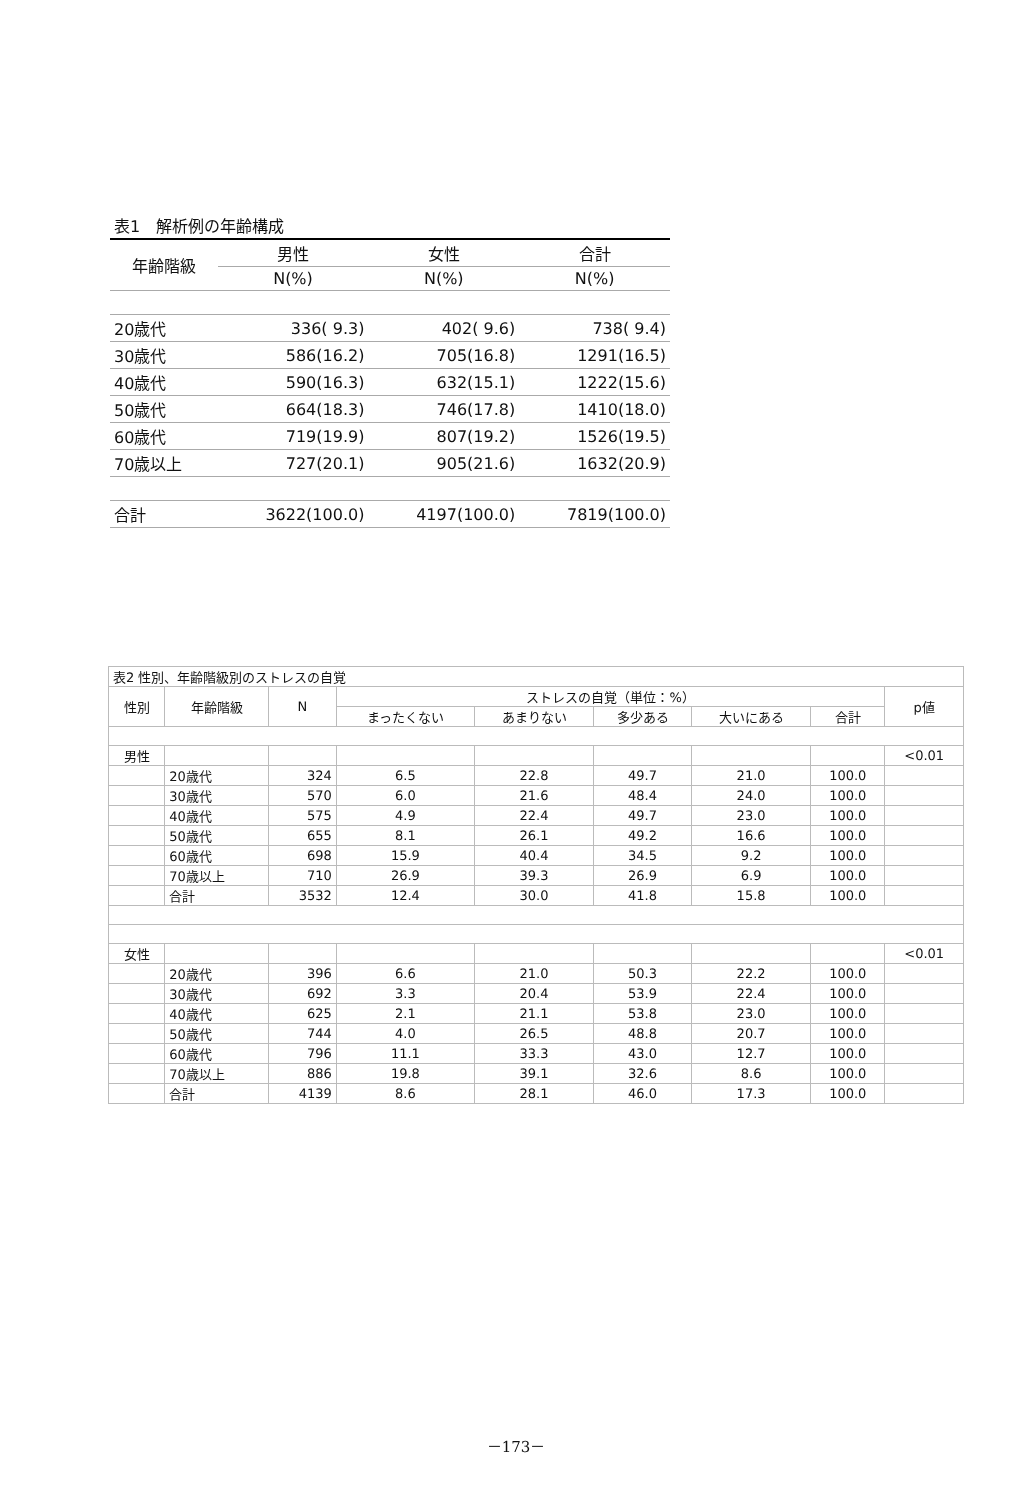| 表1 解析例の年齢構成 | | | |
| 年齢階級 | 男性 | 女性 | 合計 |
| | N(%) | N(%) | N(%) |
| 20歳代 | 336( 9.3) | 402( 9.6) | 738( 9.4) |
| 30歳代 | 586(16.2) | 705(16.8) | 1291(16.5) |
| 40歳代 | 590(16.3) | 632(15.1) | 1222(15.6) |
| 50歳代 | 664(18.3) | 746(17.8) | 1410(18.0) |
| 60歳代 | 719(19.9) | 807(19.2) | 1526(19.5) |
| 70歳以上 | 727(20.1) | 905(21.6) | 1632(20.9) |
| 合計 | 3622(100.0) | 4197(100.0) | 7819(100.0) |
| 表2 性別、年齢階級別のストレスの自覚 | | | | | | | | |
| 性別 | 年齢階級 | N | ストレスの自覚（単位：%） | | | | | p値 |
| | | | まったくない | あまりない | 多少ある | 大いにある | 合計 | |
| 男性 | | | | | | | | <0.01 |
| | 20歳代 | 324 | 6.5 | 22.8 | 49.7 | 21.0 | 100.0 | |
| | 30歳代 | 570 | 6.0 | 21.6 | 48.4 | 24.0 | 100.0 | |
| | 40歳代 | 575 | 4.9 | 22.4 | 49.7 | 23.0 | 100.0 | |
| | 50歳代 | 655 | 8.1 | 26.1 | 49.2 | 16.6 | 100.0 | |
| | 60歳代 | 698 | 15.9 | 40.4 | 34.5 | 9.2 | 100.0 | |
| | 70歳以上 | 710 | 26.9 | 39.3 | 26.9 | 6.9 | 100.0 | |
| | 合計 | 3532 | 12.4 | 30.0 | 41.8 | 15.8 | 100.0 | |
| 女性 | | | | | | | | <0.01 |
| | 20歳代 | 396 | 6.6 | 21.0 | 50.3 | 22.2 | 100.0 | |
| | 30歳代 | 692 | 3.3 | 20.4 | 53.9 | 22.4 | 100.0 | |
| | 40歳代 | 625 | 2.1 | 21.1 | 53.8 | 23.0 | 100.0 | |
| | 50歳代 | 744 | 4.0 | 26.5 | 48.8 | 20.7 | 100.0 | |
| | 60歳代 | 796 | 11.1 | 33.3 | 43.0 | 12.7 | 100.0 | |
| | 70歳以上 | 886 | 19.8 | 39.1 | 32.6 | 8.6 | 100.0 | |
| | 合計 | 4139 | 8.6 | 28.1 | 46.0 | 17.3 | 100.0 | |
－173－